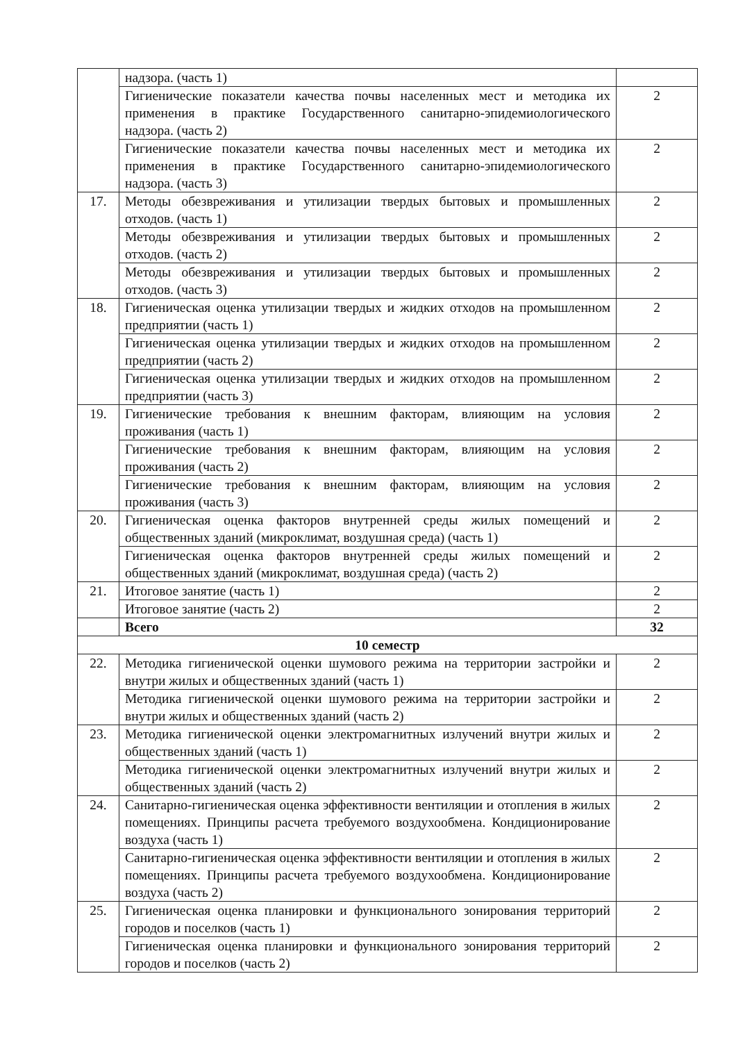| | надзора. (часть 1) | |
| | Гигиенические показатели качества почвы населенных мест и методика их применения в практике Государственного санитарно-эпидемиологического надзора. (часть 2) | 2 |
| | Гигиенические показатели качества почвы населенных мест и методика их применения в практике Государственного санитарно-эпидемиологического надзора. (часть 3) | 2 |
| 17. | Методы обезвреживания и утилизации твердых бытовых и промышленных отходов. (часть 1) | 2 |
| | Методы обезвреживания и утилизации твердых бытовых и промышленных отходов. (часть 2) | 2 |
| | Методы обезвреживания и утилизации твердых бытовых и промышленных отходов. (часть 3) | 2 |
| 18. | Гигиеническая оценка утилизации твердых и жидких отходов на промышленном предприятии (часть 1) | 2 |
| | Гигиеническая оценка утилизации твердых и жидких отходов на промышленном предприятии (часть 2) | 2 |
| | Гигиеническая оценка утилизации твердых и жидких отходов на промышленном предприятии (часть 3) | 2 |
| 19. | Гигиенические требования к внешним факторам, влияющим на условия проживания (часть 1) | 2 |
| | Гигиенические требования к внешним факторам, влияющим на условия проживания (часть 2) | 2 |
| | Гигиенические требования к внешним факторам, влияющим на условия проживания (часть 3) | 2 |
| 20. | Гигиеническая оценка факторов внутренней среды жилых помещений и общественных зданий (микроклимат, воздушная среда) (часть 1) | 2 |
| | Гигиеническая оценка факторов внутренней среды жилых помещений и общественных зданий (микроклимат, воздушная среда) (часть 2) | 2 |
| 21. | Итоговое занятие (часть 1) | 2 |
| | Итоговое занятие (часть 2) | 2 |
| | Всего | 32 |
| 10 семестр | | |
| 22. | Методика гигиенической оценки шумового режима на территории застройки и внутри жилых и общественных зданий (часть 1) | 2 |
| | Методика гигиенической оценки шумового режима на территории застройки и внутри жилых и общественных зданий (часть 2) | 2 |
| 23. | Методика гигиенической оценки электромагнитных излучений внутри жилых и общественных зданий (часть 1) | 2 |
| | Методика гигиенической оценки электромагнитных излучений внутри жилых и общественных зданий (часть 2) | 2 |
| 24. | Санитарно-гигиеническая оценка эффективности вентиляции и отопления в жилых помещениях. Принципы расчета требуемого воздухообмена. Кондиционирование воздуха (часть 1) | 2 |
| | Санитарно-гигиеническая оценка эффективности вентиляции и отопления в жилых помещениях. Принципы расчета требуемого воздухообмена. Кондиционирование воздуха (часть 2) | 2 |
| 25. | Гигиеническая оценка планировки и функционального зонирования территорий городов и поселков (часть 1) | 2 |
| | Гигиеническая оценка планировки и функционального зонирования территорий городов и поселков (часть 2) | 2 |